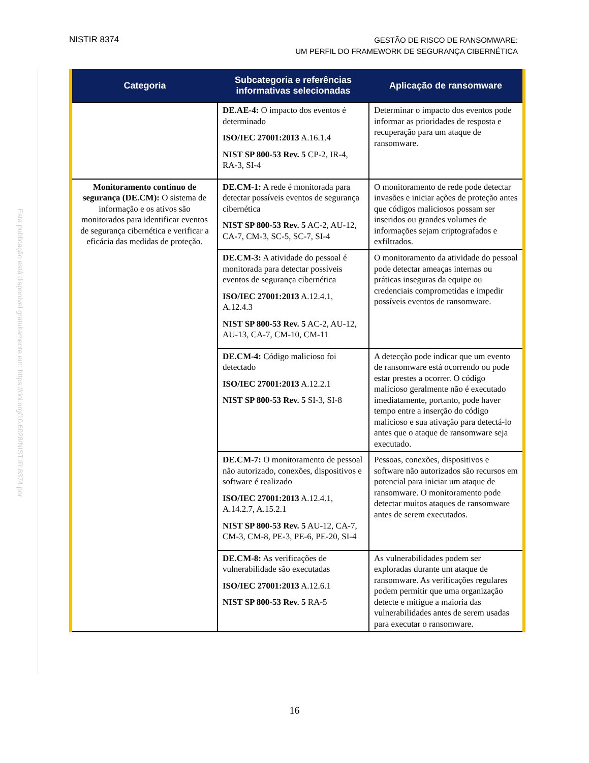NISTIR 8374
GESTÃO DE RISCO DE RANSOMWARE:
UM PERFIL DO FRAMEWORK DE SEGURANÇA CIBERNÉTICA
Esta publicação está disponível gratuitamente em: https://doi.org/10.6028/NIST.IR.8374.por
| Categoria | Subcategoria e referências informativas selecionadas | Aplicação de ransomware |
| --- | --- | --- |
| | DE.AE-4: O impacto dos eventos é determinado ISO/IEC 27001:2013 A.16.1.4 NIST SP 800-53 Rev. 5 CP-2, IR-4, RA-3, SI-4 | Determinar o impacto dos eventos pode informar as prioridades de resposta e recuperação para um ataque de ransomware. |
| Monitoramento contínuo de segurança (DE.CM): O sistema de informação e os ativos são monitorados para identificar eventos de segurança cibernética e verificar a eficácia das medidas de proteção. | DE.CM-1: A rede é monitorada para detectar possíveis eventos de segurança cibernética NIST SP 800-53 Rev. 5 AC-2, AU-12, CA-7, CM-3, SC-5, SC-7, SI-4 | O monitoramento de rede pode detectar invasões e iniciar ações de proteção antes que códigos maliciosos possam ser inseridos ou grandes volumes de informações sejam criptografados e exfiltrados. |
| | DE.CM-3: A atividade do pessoal é monitorada para detectar possíveis eventos de segurança cibernética ISO/IEC 27001:2013 A.12.4.1, A.12.4.3 NIST SP 800-53 Rev. 5 AC-2, AU-12, AU-13, CA-7, CM-10, CM-11 | O monitoramento da atividade do pessoal pode detectar ameaças internas ou práticas inseguras da equipe ou credenciais comprometidas e impedir possíveis eventos de ransomware. |
| | DE.CM-4: Código malicioso foi detectado ISO/IEC 27001:2013 A.12.2.1 NIST SP 800-53 Rev. 5 SI-3, SI-8 | A detecção pode indicar que um evento de ransomware está ocorrendo ou pode estar prestes a ocorrer. O código malicioso geralmente não é executado imediatamente, portanto, pode haver tempo entre a inserção do código malicioso e sua ativação para detectá-lo antes que o ataque de ransomware seja executado. |
| | DE.CM-7: O monitoramento de pessoal não autorizado, conexões, dispositivos e software é realizado ISO/IEC 27001:2013 A.12.4.1, A.14.2.7, A.15.2.1 NIST SP 800-53 Rev. 5 AU-12, CA-7, CM-3, CM-8, PE-3, PE-6, PE-20, SI-4 | Pessoas, conexões, dispositivos e software não autorizados são recursos em potencial para iniciar um ataque de ransomware. O monitoramento pode detectar muitos ataques de ransomware antes de serem executados. |
| | DE.CM-8: As verificações de vulnerabilidade são executadas ISO/IEC 27001:2013 A.12.6.1 NIST SP 800-53 Rev. 5 RA-5 | As vulnerabilidades podem ser exploradas durante um ataque de ransomware. As verificações regulares podem permitir que uma organização detecte e mitigue a maioria das vulnerabilidades antes de serem usadas para executar o ransomware. |
16